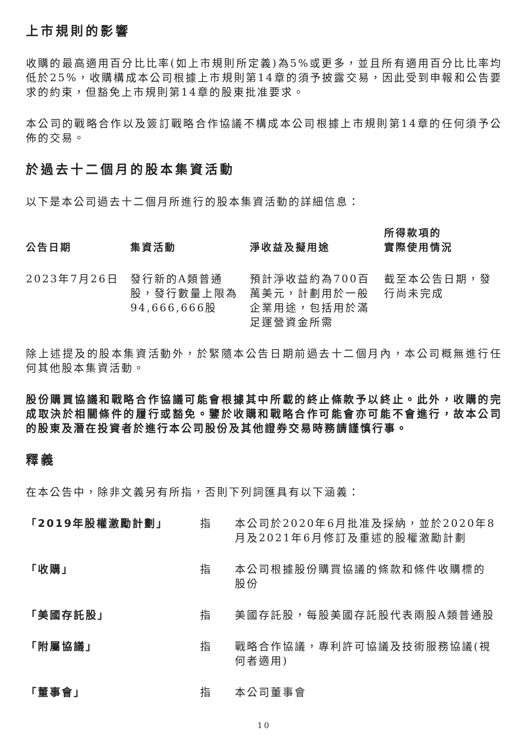上市規則的影響
收購的最高適用百分比比率(如上市規則所定義)為5%或更多，並且所有適用百分比比率均低於25%，收購構成本公司根據上市規則第14章的須予披露交易，因此受到申報和公告要求的約束，但豁免上市規則第14章的股東批准要求。
本公司的戰略合作以及簽訂戰略合作協議不構成本公司根據上市規則第14章的任何須予公佈的交易。
於過去十二個月的股本集資活動
以下是本公司過去十二個月所進行的股本集資活動的詳細信息：
| 公告日期 | 集資活動 | 淨收益及擬用途 | 所得款項的 實際使用情況 |
| --- | --- | --- | --- |
| 2023年7月26日 | 發行新的A類普通股，發行數量上限為94,666,666股 | 預計淨收益約為700百萬美元，計劃用於一般企業用途，包括用於滿足運營資金所需 | 截至本公告日期，發行尚未完成 |
除上述提及的股本集資活動外，於緊隨本公告日期前過去十二個月內，本公司概無進行任何其他股本集資活動。
股份購買協議和戰略合作協議可能會根據其中所載的終止條款予以終止。此外，收購的完成取決於相關條件的履行或豁免。鑒於收購和戰略合作可能會亦可能不會進行，故本公司的股東及潛在投資者於進行本公司股份及其他證券交易時務請謹慎行事。
釋義
在本公告中，除非文義另有所指，否則下列詞匯具有以下涵義：
| 「2019年股權激勵計劃」 | 指 | 本公司於2020年6月批准及採納，並於2020年8月及2021年6月修訂及重述的股權激勵計劃 |
| 「收購」 | 指 | 本公司根據股份購買協議的條款和條件收購標的股份 |
| 「美國存託股」 | 指 | 美國存託股，每股美國存託股代表兩股A類普通股 |
| 「附屬協議」 | 指 | 戰略合作協議，專利許可協議及技術服務協議(視何者適用) |
| 「董事會」 | 指 | 本公司董事會 |
10